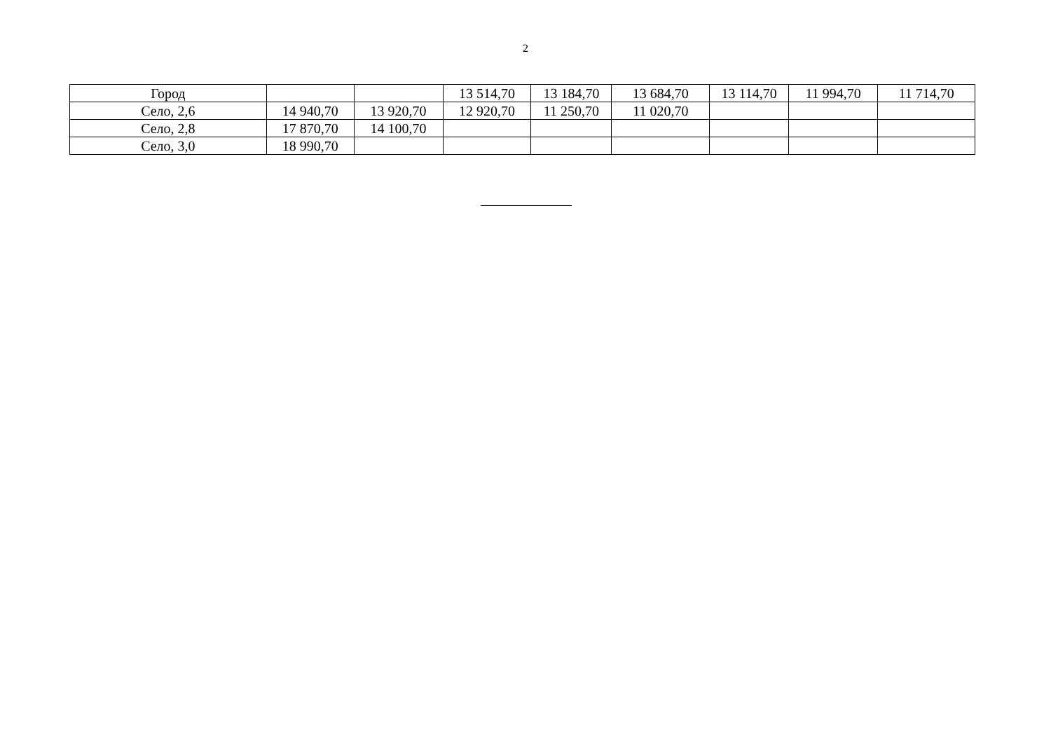2
| Город | | | 13 514,70 | 13 184,70 | 13 684,70 | 13 114,70 | 11 994,70 | 11 714,70 |
| Село, 2,6 | 14 940,70 | 13 920,70 | 12 920,70 | 11 250,70 | 11 020,70 | | | |
| Село, 2,8 | 17 870,70 | 14 100,70 | | | | | | |
| Село, 3,0 | 18 990,70 | | | | | | | |